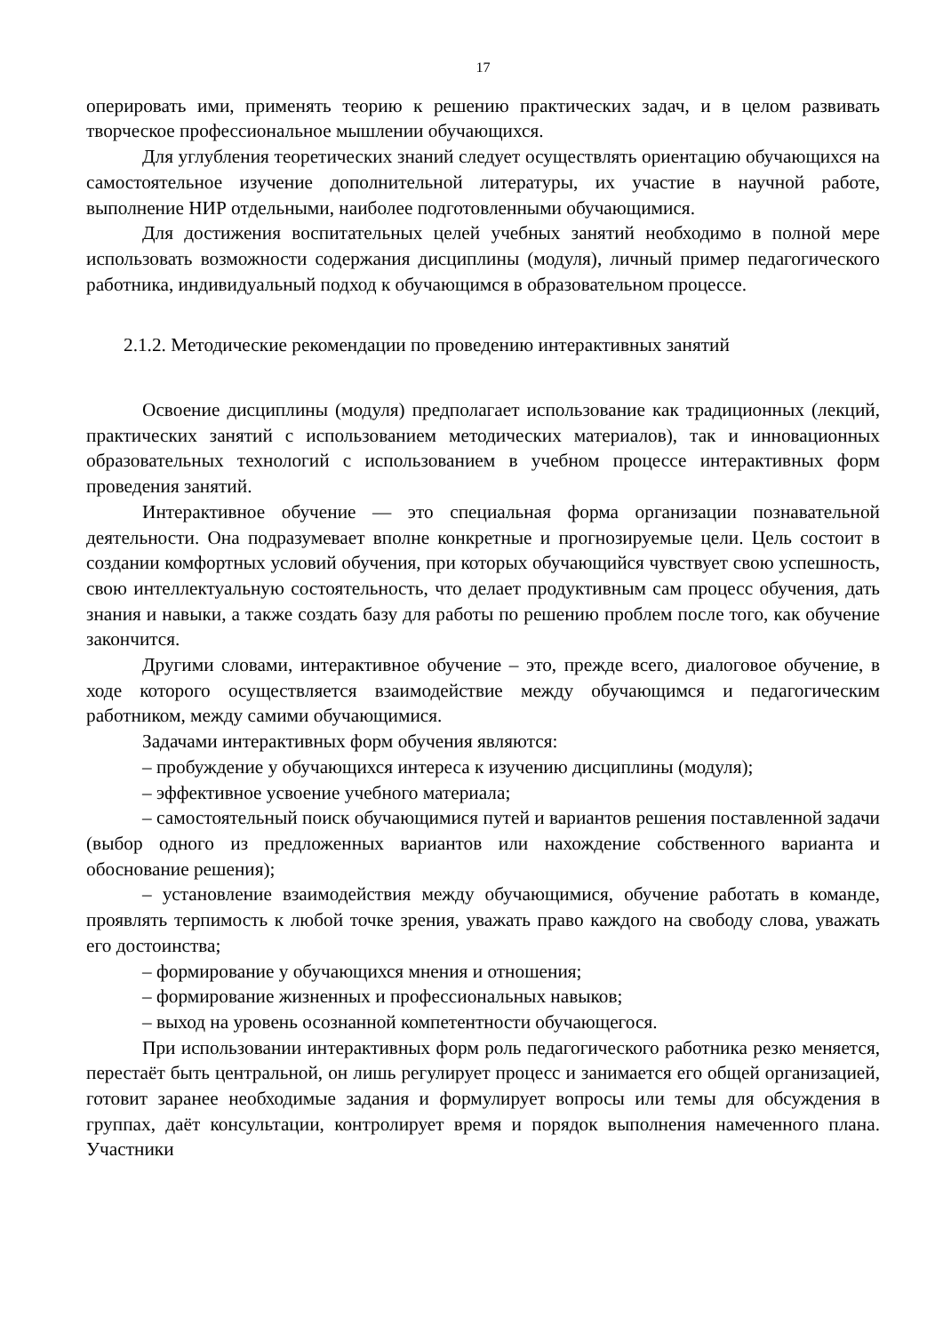17
оперировать ими, применять теорию к решению практических задач, и в целом развивать творческое профессиональное мышлении обучающихся.
Для углубления теоретических знаний следует осуществлять ориентацию обучающихся на самостоятельное изучение дополнительной литературы, их участие в научной работе, выполнение НИР отдельными, наиболее подготовленными обучающимися.
Для достижения воспитательных целей учебных занятий необходимо в полной мере использовать возможности содержания дисциплины (модуля), личный пример педагогического работника, индивидуальный подход к обучающимся в образовательном процессе.
2.1.2. Методические рекомендации по проведению интерактивных занятий
Освоение дисциплины (модуля) предполагает использование как традиционных (лекций, практических занятий с использованием методических материалов), так и инновационных образовательных технологий с использованием в учебном процессе интерактивных форм проведения занятий.
Интерактивное обучение — это специальная форма организации познавательной деятельности. Она подразумевает вполне конкретные и прогнозируемые цели. Цель состоит в создании комфортных условий обучения, при которых обучающийся чувствует свою успешность, свою интеллектуальную состоятельность, что делает продуктивным сам процесс обучения, дать знания и навыки, а также создать базу для работы по решению проблем после того, как обучение закончится.
Другими словами, интерактивное обучение – это, прежде всего, диалоговое обучение, в ходе которого осуществляется взаимодействие между обучающимся и педагогическим работником, между самими обучающимися.
Задачами интерактивных форм обучения являются:
– пробуждение у обучающихся интереса к изучению дисциплины (модуля);
– эффективное усвоение учебного материала;
– самостоятельный поиск обучающимися путей и вариантов решения поставленной задачи (выбор одного из предложенных вариантов или нахождение собственного варианта и обоснование решения);
– установление взаимодействия между обучающимися, обучение работать в команде, проявлять терпимость к любой точке зрения, уважать право каждого на свободу слова, уважать его достоинства;
– формирование у обучающихся мнения и отношения;
– формирование жизненных и профессиональных навыков;
– выход на уровень осознанной компетентности обучающегося.
При использовании интерактивных форм роль педагогического работника резко меняется, перестаёт быть центральной, он лишь регулирует процесс и занимается его общей организацией, готовит заранее необходимые задания и формулирует вопросы или темы для обсуждения в группах, даёт консультации, контролирует время и порядок выполнения намеченного плана. Участники